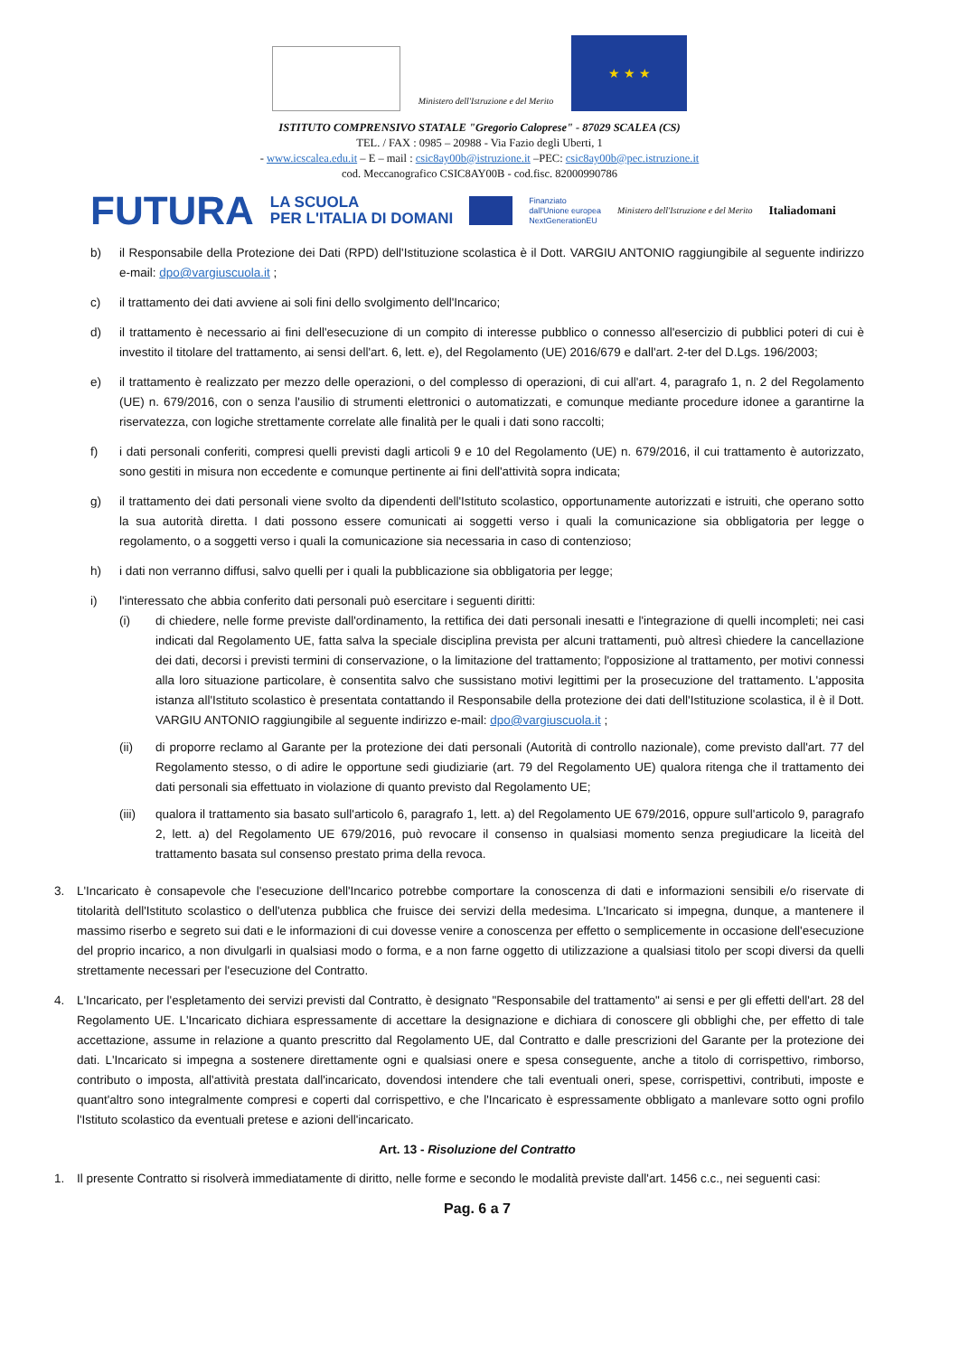Ministero dell'Istruzione e del Merito
★ ★ ★
ISTITUTO COMPRENSIVO STATALE "Gregorio Caloprese" - 87029 SCALEA (CS)
TEL. / FAX : 0985 – 20988 - Via Fazio degli Uberti, 1
- www.icscalea.edu.it – E – mail : csic8ay00b@istruzione.it –PEC: csic8ay00b@pec.istruzione.it
cod. Meccanografico CSIC8AY00B - cod.fisc. 82000990786
FUTURA LA SCUOLA
PER L'ITALIA DI DOMANI Finanziato
dall'Unione europea
NextGenerationEU Ministero dell'Istruzione e del Merito Italiadomani
b) il Responsabile della Protezione dei Dati (RPD) dell'Istituzione scolastica è il Dott. VARGIU ANTONIO raggiungibile al seguente indirizzo e-mail: dpo@vargiuscuola.it ;
c) il trattamento dei dati avviene ai soli fini dello svolgimento dell'Incarico;
d) il trattamento è necessario ai fini dell'esecuzione di un compito di interesse pubblico o connesso all'esercizio di pubblici poteri di cui è investito il titolare del trattamento, ai sensi dell'art. 6, lett. e), del Regolamento (UE) 2016/679 e dall'art. 2-ter del D.Lgs. 196/2003;
e) il trattamento è realizzato per mezzo delle operazioni, o del complesso di operazioni, di cui all'art. 4, paragrafo 1, n. 2 del Regolamento (UE) n. 679/2016, con o senza l'ausilio di strumenti elettronici o automatizzati, e comunque mediante procedure idonee a garantirne la riservatezza, con logiche strettamente correlate alle finalità per le quali i dati sono raccolti;
f) i dati personali conferiti, compresi quelli previsti dagli articoli 9 e 10 del Regolamento (UE) n. 679/2016, il cui trattamento è autorizzato, sono gestiti in misura non eccedente e comunque pertinente ai fini dell'attività sopra indicata;
g) il trattamento dei dati personali viene svolto da dipendenti dell'Istituto scolastico, opportunamente autorizzati e istruiti, che operano sotto la sua autorità diretta. I dati possono essere comunicati ai soggetti verso i quali la comunicazione sia obbligatoria per legge o regolamento, o a soggetti verso i quali la comunicazione sia necessaria in caso di contenzioso;
h) i dati non verranno diffusi, salvo quelli per i quali la pubblicazione sia obbligatoria per legge;
i) l'interessato che abbia conferito dati personali può esercitare i seguenti diritti:
(i) di chiedere, nelle forme previste dall'ordinamento, la rettifica dei dati personali inesatti e l'integrazione di quelli incompleti; nei casi indicati dal Regolamento UE, fatta salva la speciale disciplina prevista per alcuni trattamenti, può altresì chiedere la cancellazione dei dati, decorsi i previsti termini di conservazione, o la limitazione del trattamento; l'opposizione al trattamento, per motivi connessi alla loro situazione particolare, è consentita salvo che sussistano motivi legittimi per la prosecuzione del trattamento. L'apposita istanza all'Istituto scolastico è presentata contattando il Responsabile della protezione dei dati dell'Istituzione scolastica, il è il Dott. VARGIU ANTONIO raggiungibile al seguente indirizzo e-mail: dpo@vargiuscuola.it ;
(ii) di proporre reclamo al Garante per la protezione dei dati personali (Autorità di controllo nazionale), come previsto dall'art. 77 del Regolamento stesso, o di adire le opportune sedi giudiziarie (art. 79 del Regolamento UE) qualora ritenga che il trattamento dei dati personali sia effettuato in violazione di quanto previsto dal Regolamento UE;
(iii) qualora il trattamento sia basato sull'articolo 6, paragrafo 1, lett. a) del Regolamento UE 679/2016, oppure sull'articolo 9, paragrafo 2, lett. a) del Regolamento UE 679/2016, può revocare il consenso in qualsiasi momento senza pregiudicare la liceità del trattamento basata sul consenso prestato prima della revoca.
3. L'Incaricato è consapevole che l'esecuzione dell'Incarico potrebbe comportare la conoscenza di dati e informazioni sensibili e/o riservate di titolarità dell'Istituto scolastico o dell'utenza pubblica che fruisce dei servizi della medesima. L'Incaricato si impegna, dunque, a mantenere il massimo riserbo e segreto sui dati e le informazioni di cui dovesse venire a conoscenza per effetto o semplicemente in occasione dell'esecuzione del proprio incarico, a non divulgarli in qualsiasi modo o forma, e a non farne oggetto di utilizzazione a qualsiasi titolo per scopi diversi da quelli strettamente necessari per l'esecuzione del Contratto.
4. L'Incaricato, per l'espletamento dei servizi previsti dal Contratto, è designato "Responsabile del trattamento" ai sensi e per gli effetti dell'art. 28 del Regolamento UE. L'Incaricato dichiara espressamente di accettare la designazione e dichiara di conoscere gli obblighi che, per effetto di tale accettazione, assume in relazione a quanto prescritto dal Regolamento UE, dal Contratto e dalle prescrizioni del Garante per la protezione dei dati. L'Incaricato si impegna a sostenere direttamente ogni e qualsiasi onere e spesa conseguente, anche a titolo di corrispettivo, rimborso, contributo o imposta, all'attività prestata dall'incaricato, dovendosi intendere che tali eventuali oneri, spese, corrispettivi, contributi, imposte e quant'altro sono integralmente compresi e coperti dal corrispettivo, e che l'Incaricato è espressamente obbligato a manlevare sotto ogni profilo l'Istituto scolastico da eventuali pretese e azioni dell'incaricato.
Art. 13 - Risoluzione del Contratto
1. Il presente Contratto si risolverà immediatamente di diritto, nelle forme e secondo le modalità previste dall'art. 1456 c.c., nei seguenti casi:
Pag. 6 a 7